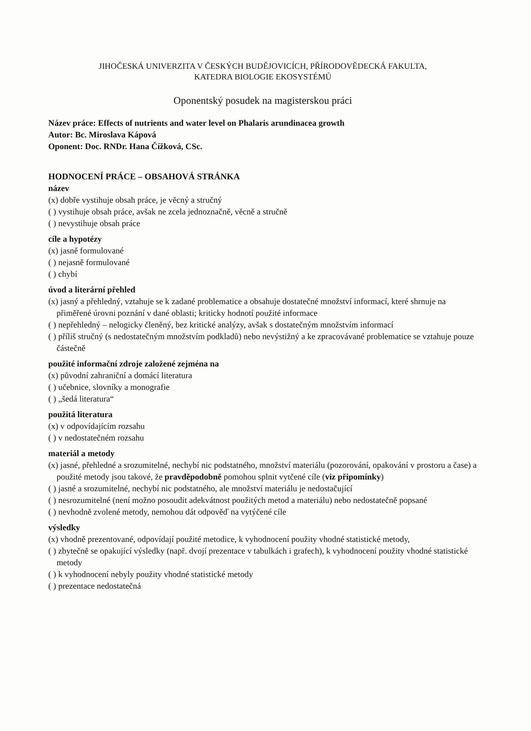JIHOČESKÁ UNIVERZITA V ČESKÝCH BUDĚJOVICÍCH, PŘÍRODOVĚDECKÁ FAKULTA,
KATEDRA BIOLOGIE EKOSYSTÉMŮ
Oponentský posudek na magisterskou práci
Název práce: Effects of nutrients and water level on Phalaris arundinacea growth
Autor: Bc. Miroslava Kápová
Oponent: Doc. RNDr. Hana Čížková, CSc.
HODNOCENÍ PRÁCE – OBSAHOVÁ STRÁNKA
název
(x) dobře vystihuje obsah práce, je věcný a stručný
( ) vystihuje obsah práce, avšak ne zcela jednoznačně, věcně a stručně
( ) nevystihuje obsah práce
cíle a hypotézy
(x) jasně formulované
( ) nejasně formulované
( ) chybí
úvod a literární přehled
(x) jasný a přehledný, vztahuje se k zadané problematice a obsahuje dostatečné množství informací, které shrnuje na přiměřené úrovni poznání v dané oblasti; kriticky hodnotí použité informace
( ) nepřehledný – nelogicky členěný, bez kritické analýzy, avšak s dostatečným množstvím informací
( ) příliš stručný (s nedostatečným množstvím podkladů) nebo nevýstižný a ke zpracovávané problematice se vztahuje pouze částečně
použité informační zdroje založené zejména na
(x) původní zahraniční a domácí literatura
( ) učebnice, slovníky a monografie
( ) „šedá literatura“
použitá literatura
(x) v odpovídajícím rozsahu
( ) v nedostatečném rozsahu
materiál a metody
(x) jasné, přehledné a srozumitelné, nechybí nic podstatného, množství materiálu (pozorování, opakování v prostoru a čase) a použité metody jsou takové, že pravděpodobně pomohou splnit vytčené cíle (viz připomínky)
( ) jasné a srozumitelné, nechybí nic podstatného, ale množství materiálu je nedostačující
( ) nesrozumitelné (není možno posoudit adekvátnost použitých metod a materiálu) nebo nedostatečně popsané
( ) nevhodně zvolené metody, nemohou dát odpověď na vytýčené cíle
výsledky
(x) vhodně prezentované, odpovídají použité metodice, k vyhodnocení použity vhodné statistické metody,
( ) zbytečně se opakující výsledky (např. dvojí prezentace v tabulkách i grafech), k vyhodnocení použity vhodné statistické metody
( ) k vyhodnocení nebyly použity vhodné statistické metody
( ) prezentace nedostatečná